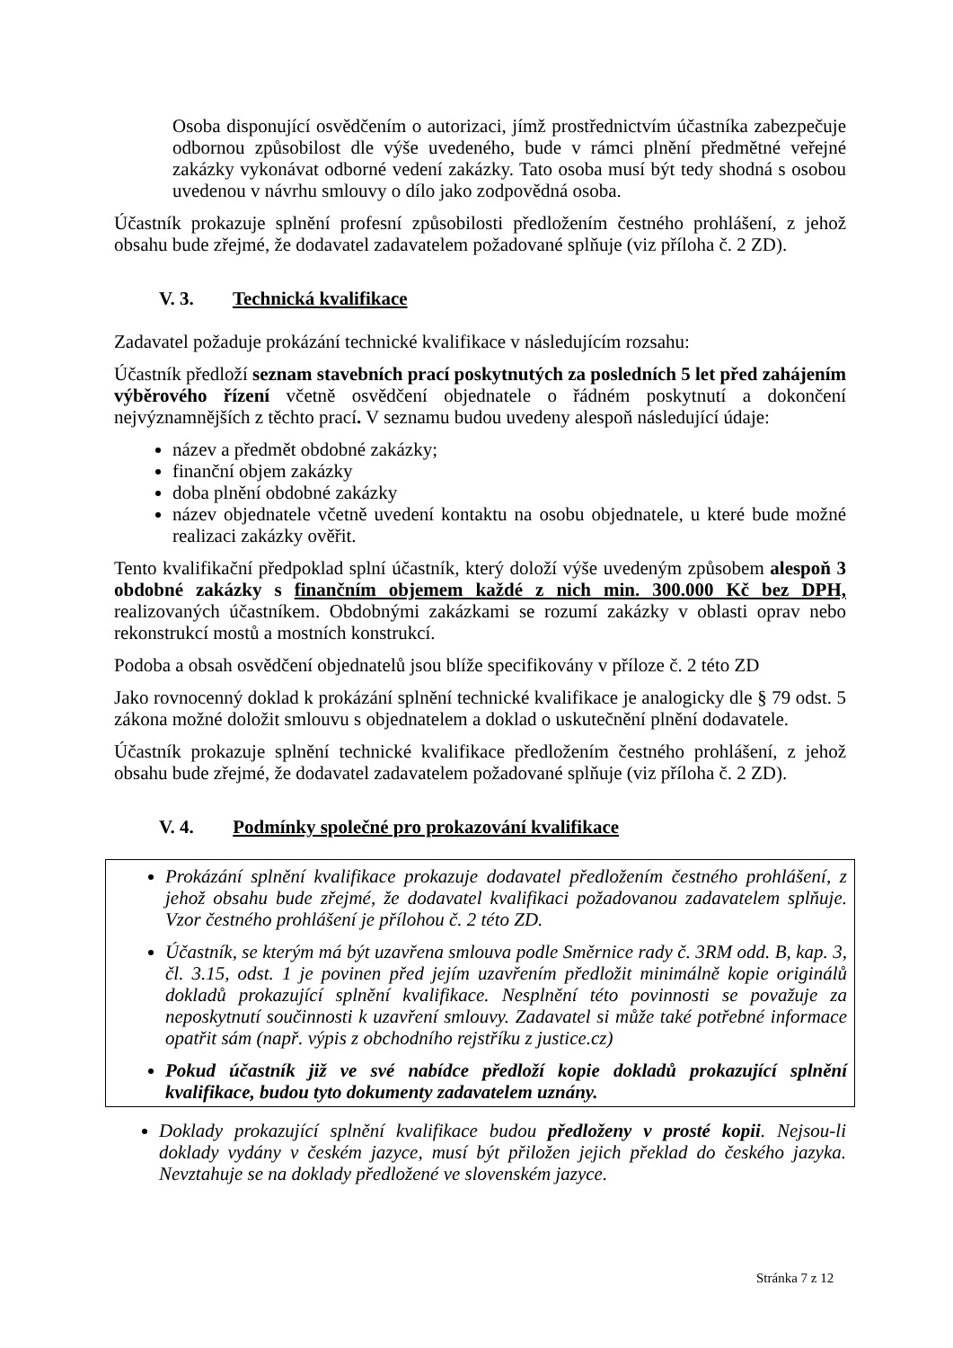Osoba disponující osvědčením o autorizaci, jímž prostřednictvím účastníka zabezpečuje odbornou způsobilost dle výše uvedeného, bude v rámci plnění předmětné veřejné zakázky vykonávat odborné vedení zakázky. Tato osoba musí být tedy shodná s osobou uvedenou v návrhu smlouvy o dílo jako zodpovědná osoba.
Účastník prokazuje splnění profesní způsobilosti předložením čestného prohlášení, z jehož obsahu bude zřejmé, že dodavatel zadavatelem požadované splňuje (viz příloha č. 2 ZD).
V. 3. Technická kvalifikace
Zadavatel požaduje prokázání technické kvalifikace v následujícím rozsahu:
Účastník předloží seznam stavebních prací poskytnutých za posledních 5 let před zahájením výběrového řízení včetně osvědčení objednatele o řádném poskytnutí a dokončení nejvýznamnějších z těchto prací. V seznamu budou uvedeny alespoň následující údaje:
název a předmět obdobné zakázky;
finanční objem zakázky
doba plnění obdobné zakázky
název objednatele včetně uvedení kontaktu na osobu objednatele, u které bude možné realizaci zakázky ověřit.
Tento kvalifikační předpoklad splní účastník, který doloží výše uvedeným způsobem alespoň 3 obdobné zakázky s finančním objemem každé z nich min. 300.000 Kč bez DPH, realizovaných účastníkem. Obdobnými zakázkami se rozumí zakázky v oblasti oprav nebo rekonstrukcí mostů a mostních konstrukcí.
Podoba a obsah osvědčení objednatelů jsou blíže specifikovány v příloze č. 2 této ZD
Jako rovnocenný doklad k prokázání splnění technické kvalifikace je analogicky dle § 79 odst. 5 zákona možné doložit smlouvu s objednatelem a doklad o uskutečnění plnění dodavatele.
Účastník prokazuje splnění technické kvalifikace předložením čestného prohlášení, z jehož obsahu bude zřejmé, že dodavatel zadavatelem požadované splňuje (viz příloha č. 2 ZD).
V. 4. Podmínky společné pro prokazování kvalifikace
Prokázání splnění kvalifikace prokazuje dodavatel předložením čestného prohlášení, z jehož obsahu bude zřejmé, že dodavatel kvalifikaci požadovanou zadavatelem splňuje. Vzor čestného prohlášení je přílohou č. 2 této ZD.
Účastník, se kterým má být uzavřena smlouva podle Směrnice rady č. 3RM odd. B, kap. 3, čl. 3.15, odst. 1 je povinen před jejím uzavřením předložit minimálně kopie originálů dokladů prokazující splnění kvalifikace. Nesplnění této povinnosti se považuje za neposkytnutí součinnosti k uzavření smlouvy. Zadavatel si může také potřebné informace opatřit sám (např. výpis z obchodního rejstříku z justice.cz)
Pokud účastník již ve své nabídce předloží kopie dokladů prokazující splnění kvalifikace, budou tyto dokumenty zadavatelem uznány.
Doklady prokazující splnění kvalifikace budou předloženy v prosté kopii. Nejsou-li doklady vydány v českém jazyce, musí být přiložen jejich překlad do českého jazyka. Nevztahuje se na doklady předložené ve slovenském jazyce.
Stránka 7 z 12